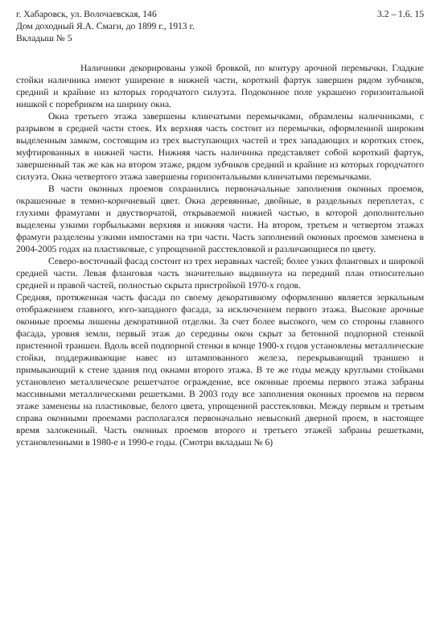г. Хабаровск, ул. Волочаевская, 146
Дом доходный Я.А. Смаги, до 1899 г., 1913 г.
Вкладыш № 5
3.2 – 1.6. 15
Наличники декорированы узкой бровкой, по контуру арочной перемычки. Гладкие стойки наличника имеют уширение в нижней части, короткий фартук завершен рядом зубчиков, средний и крайние из которых городчатого силуэта. Подоконное поле украшено горизонтальной нишкой с поребриком на ширину окна.
Окна третьего этажа завершены клинчатыми перемычками, обрамлены наличниками, с разрывом в средней части стоек. Их верхняя часть состоит из перемычки, оформленной широким выделенным замком, состоящим из трех выступающих частей и трех западающих и коротких стоек, муфтированных в нижней части. Нижняя часть наличника представляет собой короткий фартук, завершенный так же как на втором этаже, рядом зубчиков средний и крайние из которых городчатого силуэта. Окна четвертого этажа завершены горизонтальными клинчатыми перемычками.
В части оконных проемов сохранились первоначальные заполнения оконных проемов, окрашенные в темно-коричневый цвет. Окна деревянные, двойные, в раздельных переплетах, с глухими фрамугами и двустворчатой, открываемой нижней частью, в которой дополнительно выделены узкими горбыльками верхняя и нижняя части. На втором, третьем и четвертом этажах фрамуги разделены узкими импостами на три части. Часть заполнений оконных проемов заменена в 2004-2005 годах на пластиковые, с упрощенной расстекловкой и различающиеся по цвету.
Северо-восточный фасад состоит из трех неравных частей; более узких фланговых и широкой средней части. Левая фланговая часть значительно выдвинута на передний план относительно средней и правой частей, полностью скрыта пристройкой 1970-х годов.
Средняя, протяженная часть фасада по своему декоративному оформлению является зеркальным отображением главного, юго-западного фасада, за исключением первого этажа. Высокие арочные оконные проемы лишены декоративной отделки. За счет более высокого, чем со стороны главного фасада, уровня земли, первый этаж до середины окон скрыт за бетонной подпорной стенкой пристенной траншеи. Вдоль всей подпорной стенки в конце 1900-х годов установлены металлические стойки, поддерживающие навес из штампованного железа, перекрывающий траншею и примыкающий к стене здания под окнами второго этажа. В те же годы между круглыми стойками установлено металлическое решетчатое ограждение, все оконные проемы первого этажа забраны массивными металлическими решетками. В 2003 году все заполнения оконных проемов на первом этаже заменены на пластиковые, белого цвета, упрощенной расстекловки. Между первым и третьим справа оконными проемами располагался первоначально невысокий дверной проем, в настоящее время заложенный. Часть оконных проемов второго и третьего этажей забраны решетками, установленными в 1980-е и 1990-е годы. (Смотри вкладыш № 6)